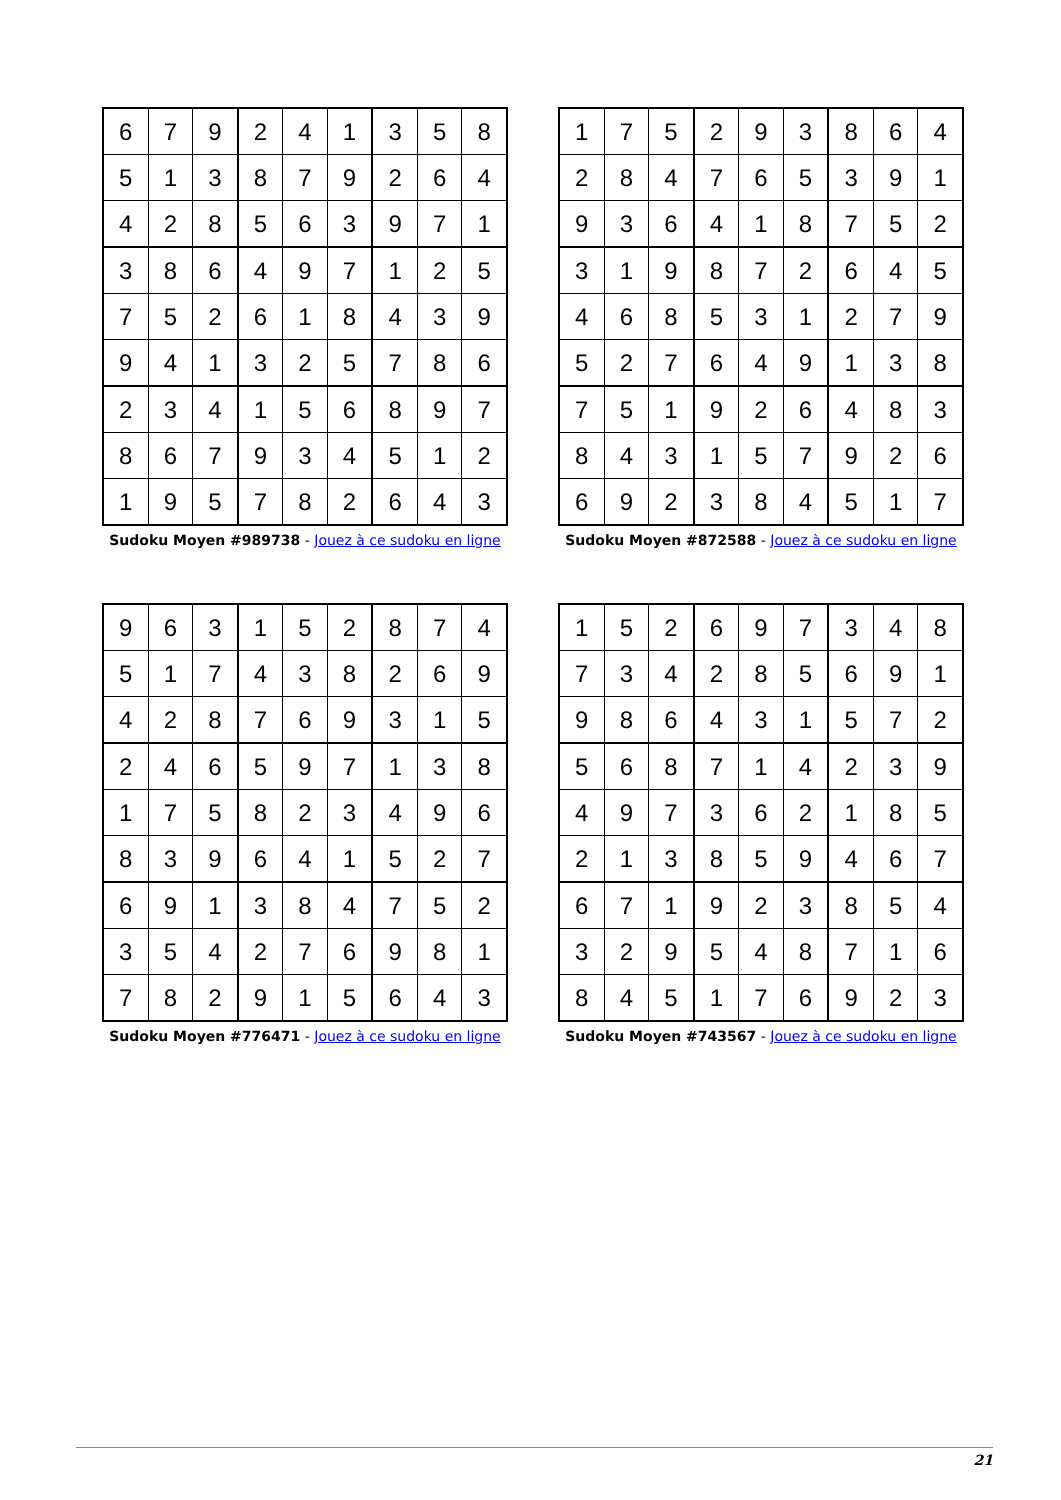| 6 | 7 | 9 | 2 | 4 | 1 | 3 | 5 | 8 |
| 5 | 1 | 3 | 8 | 7 | 9 | 2 | 6 | 4 |
| 4 | 2 | 8 | 5 | 6 | 3 | 9 | 7 | 1 |
| 3 | 8 | 6 | 4 | 9 | 7 | 1 | 2 | 5 |
| 7 | 5 | 2 | 6 | 1 | 8 | 4 | 3 | 9 |
| 9 | 4 | 1 | 3 | 2 | 5 | 7 | 8 | 6 |
| 2 | 3 | 4 | 1 | 5 | 6 | 8 | 9 | 7 |
| 8 | 6 | 7 | 9 | 3 | 4 | 5 | 1 | 2 |
| 1 | 9 | 5 | 7 | 8 | 2 | 6 | 4 | 3 |
Sudoku Moyen #989738 - Jouez à ce sudoku en ligne
| 1 | 7 | 5 | 2 | 9 | 3 | 8 | 6 | 4 |
| 2 | 8 | 4 | 7 | 6 | 5 | 3 | 9 | 1 |
| 9 | 3 | 6 | 4 | 1 | 8 | 7 | 5 | 2 |
| 3 | 1 | 9 | 8 | 7 | 2 | 6 | 4 | 5 |
| 4 | 6 | 8 | 5 | 3 | 1 | 2 | 7 | 9 |
| 5 | 2 | 7 | 6 | 4 | 9 | 1 | 3 | 8 |
| 7 | 5 | 1 | 9 | 2 | 6 | 4 | 8 | 3 |
| 8 | 4 | 3 | 1 | 5 | 7 | 9 | 2 | 6 |
| 6 | 9 | 2 | 3 | 8 | 4 | 5 | 1 | 7 |
Sudoku Moyen #872588 - Jouez à ce sudoku en ligne
| 9 | 6 | 3 | 1 | 5 | 2 | 8 | 7 | 4 |
| 5 | 1 | 7 | 4 | 3 | 8 | 2 | 6 | 9 |
| 4 | 2 | 8 | 7 | 6 | 9 | 3 | 1 | 5 |
| 2 | 4 | 6 | 5 | 9 | 7 | 1 | 3 | 8 |
| 1 | 7 | 5 | 8 | 2 | 3 | 4 | 9 | 6 |
| 8 | 3 | 9 | 6 | 4 | 1 | 5 | 2 | 7 |
| 6 | 9 | 1 | 3 | 8 | 4 | 7 | 5 | 2 |
| 3 | 5 | 4 | 2 | 7 | 6 | 9 | 8 | 1 |
| 7 | 8 | 2 | 9 | 1 | 5 | 6 | 4 | 3 |
Sudoku Moyen #776471 - Jouez à ce sudoku en ligne
| 1 | 5 | 2 | 6 | 9 | 7 | 3 | 4 | 8 |
| 7 | 3 | 4 | 2 | 8 | 5 | 6 | 9 | 1 |
| 9 | 8 | 6 | 4 | 3 | 1 | 5 | 7 | 2 |
| 5 | 6 | 8 | 7 | 1 | 4 | 2 | 3 | 9 |
| 4 | 9 | 7 | 3 | 6 | 2 | 1 | 8 | 5 |
| 2 | 1 | 3 | 8 | 5 | 9 | 4 | 6 | 7 |
| 6 | 7 | 1 | 9 | 2 | 3 | 8 | 5 | 4 |
| 3 | 2 | 9 | 5 | 4 | 8 | 7 | 1 | 6 |
| 8 | 4 | 5 | 1 | 7 | 6 | 9 | 2 | 3 |
Sudoku Moyen #743567 - Jouez à ce sudoku en ligne
21